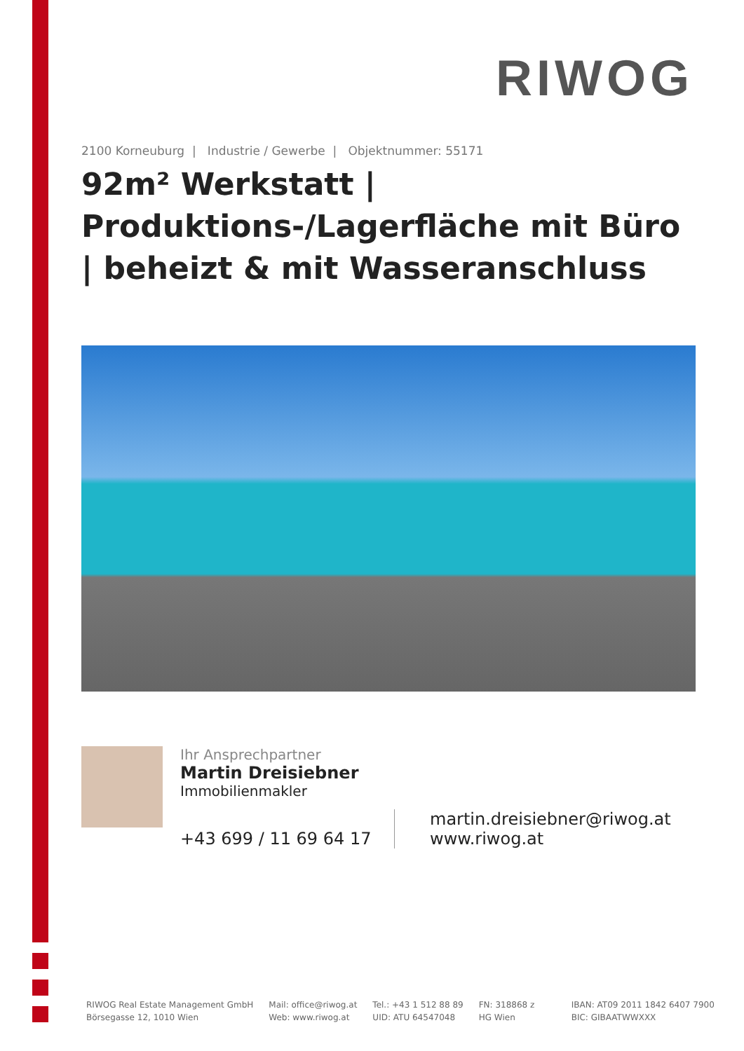RIWOG
2100 Korneuburg | Industrie / Gewerbe | Objektnummer: 55171
92m² Werkstatt | Produktions-/Lagerfläche mit Büro | beheizt & mit Wasseranschluss
Ihr Ansprechpartner
Martin Dreisiebner
Immobilienmakler
+43 699 / 11 69 64 17
martin.dreisiebner@riwog.at
www.riwog.at
RIWOG Real Estate Management GmbH
Börsegasse 12, 1010 Wien
Mail: office@riwog.at
Web: www.riwog.at
Tel.: +43 1 512 88 89
UID: ATU 64547048
FN: 318868 z
HG Wien
IBAN: AT09 2011 1842 6407 7900
BIC: GIBAATWWXXX